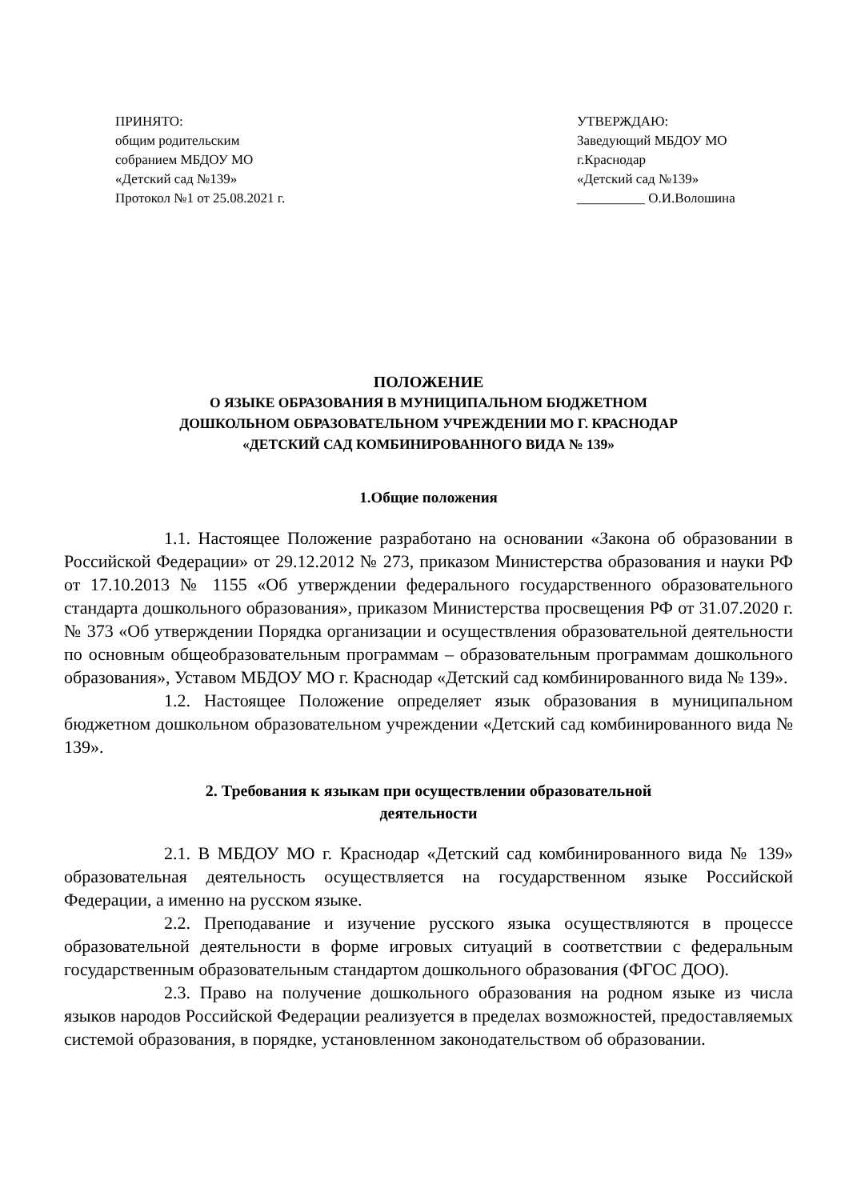ПРИНЯТО:
общим родительским
собранием МБДОУ МО
«Детский сад №139»
Протокол №1 от 25.08.2021 г.
УТВЕРЖДАЮ:
Заведующий МБДОУ МО
г.Краснодар
«Детский сад №139»
__________ О.И.Волошина
ПОЛОЖЕНИЕ
О ЯЗЫКЕ ОБРАЗОВАНИЯ В МУНИЦИПАЛЬНОМ БЮДЖЕТНОМ
ДОШКОЛЬНОМ ОБРАЗОВАТЕЛЬНОМ УЧРЕЖДЕНИИ МО Г. КРАСНОДАР
«ДЕТСКИЙ САД КОМБИНИРОВАННОГО ВИДА № 139»
1.Общие положения
1.1. Настоящее Положение разработано на основании «Закона об образовании в Российской Федерации» от 29.12.2012 № 273, приказом Министерства образования и науки РФ от 17.10.2013 № 1155 «Об утверждении федерального государственного образовательного стандарта дошкольного образования», приказом Министерства просвещения РФ от 31.07.2020 г. № 373 «Об утверждении Порядка организации и осуществления образовательной деятельности по основным общеобразовательным программам – образовательным программам дошкольного образования», Уставом МБДОУ МО г. Краснодар «Детский сад комбинированного вида № 139».
1.2. Настоящее Положение определяет язык образования в муниципальном бюджетном дошкольном образовательном учреждении «Детский сад комбинированного вида № 139».
2. Требования к языкам при осуществлении образовательной
деятельности
2.1. В МБДОУ МО г. Краснодар «Детский сад комбинированного вида № 139» образовательная деятельность осуществляется на государственном языке Российской Федерации, а именно на русском языке.
2.2. Преподавание и изучение русского языка осуществляются в процессе образовательной деятельности в форме игровых ситуаций в соответствии с федеральным государственным образовательным стандартом дошкольного образования (ФГОС ДОО).
2.3. Право на получение дошкольного образования на родном языке из числа языков народов Российской Федерации реализуется в пределах возможностей, предоставляемых системой образования, в порядке, установленном законодательством об образовании.